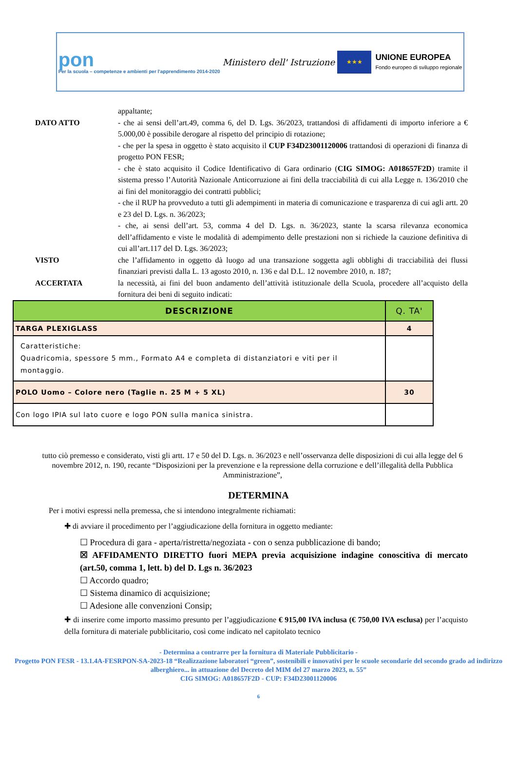pon
Per la scuola – competenze e ambienti per l'apprendimento 2014-2020
Ministero dell' Istruzione
★★★
UNIONE EUROPEA
Fondo europeo di sviluppo regionale
appaltante;
DATO ATTO - che ai sensi dell’art.49, comma 6, del D. Lgs. 36/2023, trattandosi di affidamenti di importo inferiore a € 5.000,00 è possibile derogare al rispetto del principio di rotazione;
- che per la spesa in oggetto è stato acquisito il CUP F34D23001120006 trattandosi di operazioni di finanza di progetto PON FESR;
- che è stato acquisito il Codice Identificativo di Gara ordinario (CIG SIMOG: A018657F2D) tramite il sistema presso l’Autorità Nazionale Anticorruzione ai fini della tracciabilità di cui alla Legge n. 136/2010 che ai fini del monitoraggio dei contratti pubblici;
- che il RUP ha provveduto a tutti gli adempimenti in materia di comunicazione e trasparenza di cui agli artt. 20 e 23 del D. Lgs. n. 36/2023;
- che, ai sensi dell’art. 53, comma 4 del D. Lgs. n. 36/2023, stante la scarsa rilevanza economica dell’affidamento e viste le modalità di adempimento delle prestazioni non si richiede la cauzione definitiva di cui all’art.117 del D. Lgs. 36/2023;
VISTO che l’affidamento in oggetto dà luogo ad una transazione soggetta agli obblighi di tracciabilità dei flussi finanziari previsti dalla L. 13 agosto 2010, n. 136 e dal D.L. 12 novembre 2010, n. 187;
ACCERTATA la necessità, ai fini del buon andamento dell’attività istituzionale della Scuola, procedere all’acquisto della fornitura dei beni di seguito indicati:
| DESCRIZIONE | Q. TA' |
| --- | --- |
| TARGA PLEXIGLASS | 4 |
| Caratteristiche: Quadricomia, spessore 5 mm., Formato A4 e completa di distanziatori e viti per il montaggio. | |
| POLO Uomo – Colore nero (Taglie n. 25 M + 5 XL) | 30 |
| Con logo IPIA sul lato cuore e logo PON sulla manica sinistra. | |
tutto ciò premesso e considerato, visti gli artt. 17 e 50 del D. Lgs. n. 36/2023 e nell’osservanza delle disposizioni di cui alla legge del 6 novembre 2012, n. 190, recante “Disposizioni per la prevenzione e la repressione della corruzione e dell’illegalità della Pubblica Amministrazione”,
DETERMINA
Per i motivi espressi nella premessa, che si intendono integralmente richiamati:
✚ di avviare il procedimento per l’aggiudicazione della fornitura in oggetto mediante:
☐ Procedura di gara - aperta/ristretta/negoziata - con o senza pubblicazione di bando;
☒ AFFIDAMENTO DIRETTO fuori MEPA previa acquisizione indagine conoscitiva di mercato (art.50, comma 1, lett. b) del D. Lgs n. 36/2023
☐ Accordo quadro;
☐ Sistema dinamico di acquisizione;
☐ Adesione alle convenzioni Consip;
✚ di inserire come importo massimo presunto per l’aggiudicazione € 915,00 IVA inclusa (€ 750,00 IVA esclusa) per l’acquisto della fornitura di materiale pubblicitario, così come indicato nel capitolato tecnico
- Determina a contrarre per la fornitura di Materiale Pubblicitario -
Progetto PON FESR - 13.1.4A-FESRPON-SA-2023-18 “Realizzazione laboratori “green”, sostenibili e innovativi per le scuole secondarie del secondo grado ad indirizzo alberghiero... in attuazione del Decreto del MIM del 27 marzo 2023, n. 55”
CIG SIMOG: A018657F2D - CUP: F34D23001120006
6